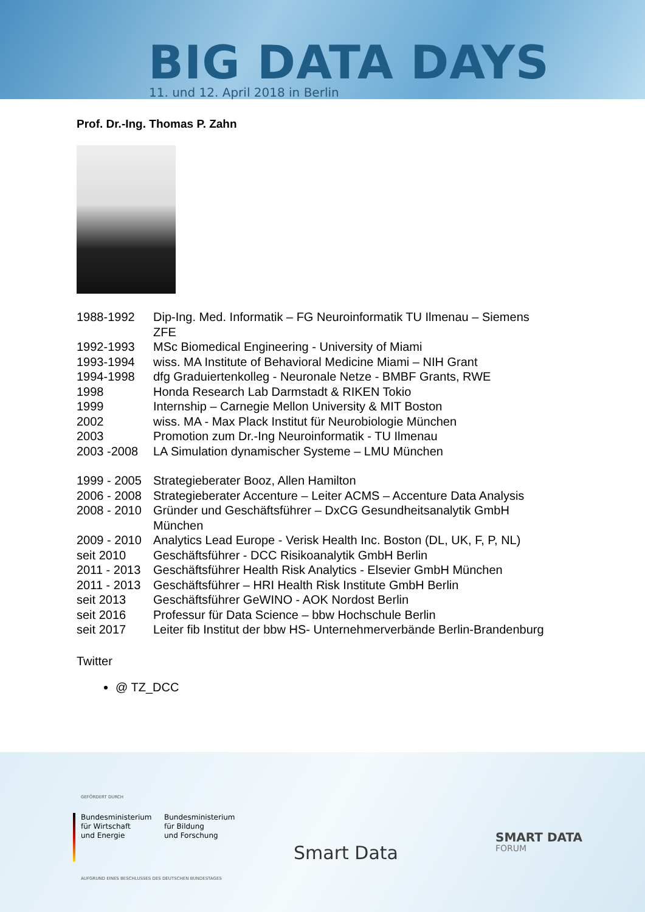BIG DATA DAYS
11. und 12. April 2018 in Berlin
Prof. Dr.-Ing. Thomas P. Zahn
| 1988-1992 | Dip-Ing. Med. Informatik – FG Neuroinformatik TU Ilmenau – Siemens ZFE |
| 1992-1993 | MSc Biomedical Engineering - University of Miami |
| 1993-1994 | wiss. MA Institute of Behavioral Medicine Miami – NIH Grant |
| 1994-1998 | dfg Graduiertenkolleg - Neuronale Netze - BMBF Grants, RWE |
| 1998 | Honda Research Lab Darmstadt & RIKEN Tokio |
| 1999 | Internship – Carnegie Mellon University & MIT Boston |
| 2002 | wiss. MA - Max Plack Institut für Neurobiologie München |
| 2003 | Promotion zum Dr.-Ing Neuroinformatik - TU Ilmenau |
| 2003 -2008 | LA Simulation dynamischer Systeme – LMU München |
| 1999 - 2005 | Strategieberater Booz, Allen Hamilton |
| 2006 - 2008 | Strategieberater Accenture – Leiter ACMS – Accenture Data Analysis |
| 2008 - 2010 | Gründer und Geschäftsführer – DxCG Gesundheitsanalytik GmbH München |
| 2009 - 2010 | Analytics Lead Europe - Verisk Health Inc. Boston (DL, UK, F, P, NL) |
| seit 2010 | Geschäftsführer - DCC Risikoanalytik GmbH Berlin |
| 2011 - 2013 | Geschäftsführer Health Risk Analytics - Elsevier GmbH München |
| 2011 - 2013 | Geschäftsführer – HRI Health Risk Institute GmbH Berlin |
| seit 2013 | Geschäftsführer GeWINO - AOK Nordost Berlin |
| seit 2016 | Professur für Data Science – bbw Hochschule Berlin |
| seit 2017 | Leiter fib Institut der bbw HS- Unternehmerverbände Berlin-Brandenburg |
Twitter
@ TZ_DCC
GEFÖRDERT DURCH
Bundesministerium
für Wirtschaft
und Energie
Bundesministerium
für Bildung
und Forschung
AUFGRUND EINES BESCHLUSSES DES DEUTSCHEN BUNDESTAGES
Smart Data
SMART DATA
FORUM